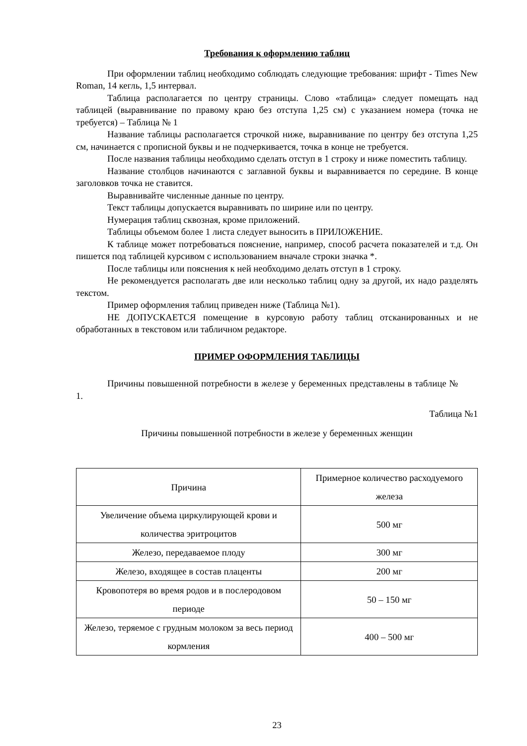Требования к оформлению таблиц
При оформлении таблиц необходимо соблюдать следующие требования: шрифт - Times New Roman, 14 кегль, 1,5 интервал.
Таблица располагается по центру страницы. Слово «таблица» следует помещать над таблицей (выравнивание по правому краю без отступа 1,25 см) с указанием номера (точка не требуется) – Таблица № 1
Название таблицы располагается строчкой ниже, выравнивание по центру без отступа 1,25 см, начинается с прописной буквы и не подчеркивается, точка в конце не требуется.
После названия таблицы необходимо сделать отступ в 1 строку и ниже поместить таблицу.
Название столбцов начинаются с заглавной буквы и выравнивается по середине. В конце заголовков точка не ставится.
Выравнивайте численные данные по центру.
Текст таблицы допускается выравнивать по ширине или по центру.
Нумерация таблиц сквозная, кроме приложений.
Таблицы объемом более 1 листа следует выносить в ПРИЛОЖЕНИЕ.
К таблице может потребоваться пояснение, например, способ расчета показателей и т.д. Он пишется под таблицей курсивом с использованием вначале строки значка *.
После таблицы или пояснения к ней необходимо делать отступ в 1 строку.
Не рекомендуется располагать две или несколько таблиц одну за другой, их надо разделять текстом.
Пример оформления таблиц приведен ниже (Таблица №1).
НЕ ДОПУСКАЕТСЯ помещение в курсовую работу таблиц отсканированных и не обработанных в текстовом или табличном редакторе.
ПРИМЕР ОФОРМЛЕНИЯ ТАБЛИЦЫ
Причины повышенной потребности в железе у беременных представлены в таблице № 1.
Таблица №1
Причины повышенной потребности в железе у беременных женщин
| Причина | Примерное количество расходуемого железа |
| Увеличение объема циркулирующей крови и количества эритроцитов | 500 мг |
| Железо, передаваемое плоду | 300 мг |
| Железо, входящее в состав плаценты | 200 мг |
| Кровопотеря во время родов и в послеродовом периоде | 50 – 150 мг |
| Железо, теряемое с грудным молоком за весь период кормления | 400 – 500 мг |
23